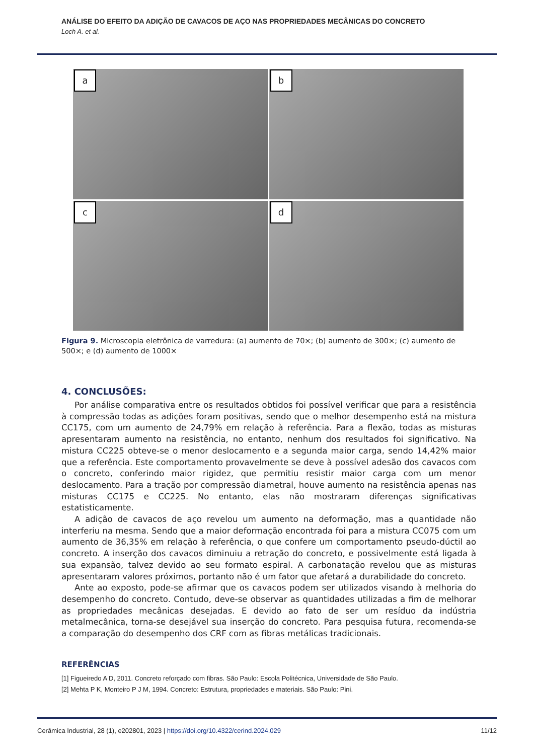ANÁLISE DO EFEITO DA ADIÇÃO DE CAVACOS DE AÇO NAS PROPRIEDADES MECÂNICAS DO CONCRETO
Loch A. et al.
a
b
c
d
Figura 9. Microscopia eletrônica de varredura: (a) aumento de 70×; (b) aumento de 300×; (c) aumento de 500×; e (d) aumento de 1000×
4. CONCLUSÕES:
Por análise comparativa entre os resultados obtidos foi possível verificar que para a resistência à compressão todas as adições foram positivas, sendo que o melhor desempenho está na mistura CC175, com um aumento de 24,79% em relação à referência. Para a flexão, todas as misturas apresentaram aumento na resistência, no entanto, nenhum dos resultados foi significativo. Na mistura CC225 obteve-se o menor deslocamento e a segunda maior carga, sendo 14,42% maior que a referência. Este comportamento provavelmente se deve à possível adesão dos cavacos com o concreto, conferindo maior rigidez, que permitiu resistir maior carga com um menor deslocamento. Para a tração por compressão diametral, houve aumento na resistência apenas nas misturas CC175 e CC225. No entanto, elas não mostraram diferenças significativas estatisticamente.
A adição de cavacos de aço revelou um aumento na deformação, mas a quantidade não interferiu na mesma. Sendo que a maior deformação encontrada foi para a mistura CC075 com um aumento de 36,35% em relação à referência, o que confere um comportamento pseudo-dúctil ao concreto. A inserção dos cavacos diminuiu a retração do concreto, e possivelmente está ligada à sua expansão, talvez devido ao seu formato espiral. A carbonatação revelou que as misturas apresentaram valores próximos, portanto não é um fator que afetará a durabilidade do concreto.
Ante ao exposto, pode-se afirmar que os cavacos podem ser utilizados visando à melhoria do desempenho do concreto. Contudo, deve-se observar as quantidades utilizadas a fim de melhorar as propriedades mecânicas desejadas. E devido ao fato de ser um resíduo da indústria metalmecânica, torna-se desejável sua inserção do concreto. Para pesquisa futura, recomenda-se a comparação do desempenho dos CRF com as fibras metálicas tradicionais.
REFERÊNCIAS
[1] Figueiredo A D, 2011. Concreto reforçado com fibras. São Paulo: Escola Politécnica, Universidade de São Paulo.
[2] Mehta P K, Monteiro P J M, 1994. Concreto: Estrutura, propriedades e materiais. São Paulo: Pini.
Cerâmica Industrial, 28 (1), e202801, 2023 | https://doi.org/10.4322/cerind.2024.029 11/12